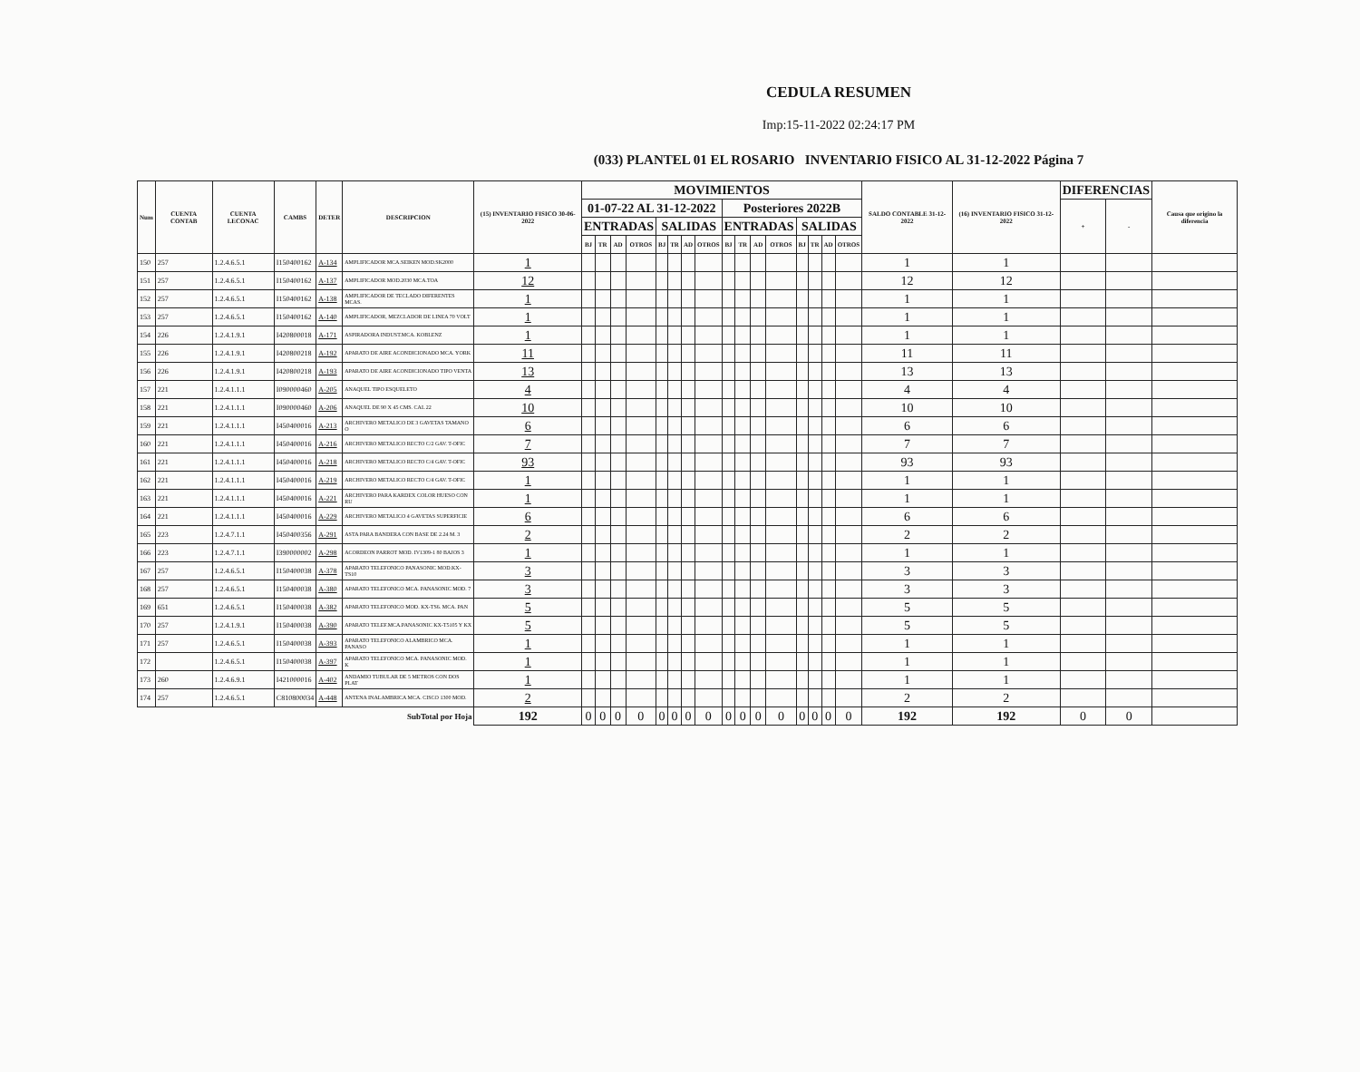CEDULA RESUMEN
Imp:15-11-2022 02:24:17 PM
(033) PLANTEL 01 EL ROSARIO INVENTARIO FISICO AL 31-12-2022 Página 7
| Num | CUENTA CONTAB | CUENTA LECONAC | CAMBS | DETER | DESCRIPCION | (15) INVENTARIO FISICO 30-06-2022 | MOVIMIENTOS | | | | | | | | | | | | | | | | SALDO CONTABLE 31-12-2022 | (16) INVENTARIO FISICO 31-12-2022 | DIFERENCIAS | | Causa que origino la diferencia |
| --- | --- | --- | --- | --- | --- | --- | --- | --- | --- | --- | --- | --- | --- | --- | --- | --- | --- | --- | --- | --- | --- | --- | --- | --- | --- | --- | --- |
| | | | | | | | 01-07-22 AL 31-12-2022 | | | | | | | | Posteriores 2022B | | | | | | | | | | + | - | |
| | | | | | | | ENTRADAS | | | | SALIDAS | | | | ENTRADAS | | | | SALIDAS | | | | | | | | |
| | | | | | | | BJ | TR | AD | OTROS | BJ | TR | AD | OTROS | BJ | TR | AD | OTROS | BJ | TR | AD | OTROS | | | | | |
| 150 | 257 | 1.2.4.6.5.1 | I150400162 | A-134 | AMPLIFICADOR MCA.SEIKEN MOD.SK2000 | 1 | | | | | | | | | | | | | | | | | 1 | 1 | | | |
| 151 | 257 | 1.2.4.6.5.1 | I150400162 | A-137 | AMPLIFICADOR MOD.2030 MCA.TOA | 12 | | | | | | | | | | | | | | | | | 12 | 12 | | | |
| 152 | 257 | 1.2.4.6.5.1 | I150400162 | A-138 | AMPLIFICADOR DE TECLADO DIFERENTES MCAS. | 1 | | | | | | | | | | | | | | | | | 1 | 1 | | | |
| 153 | 257 | 1.2.4.6.5.1 | I150400162 | A-140 | AMPLIFICADOR, MEZCLADOR DE LINEA 70 VOLT | 1 | | | | | | | | | | | | | | | | | 1 | 1 | | | |
| 154 | 226 | 1.2.4.1.9.1 | I420800018 | A-171 | ASPIRADORA INDUST.MCA. KOBLENZ | 1 | | | | | | | | | | | | | | | | | 1 | 1 | | | |
| 155 | 226 | 1.2.4.1.9.1 | I420800218 | A-192 | APARATO DE AIRE ACONDICIONADO MCA. YORK | 11 | | | | | | | | | | | | | | | | | 11 | 11 | | | |
| 156 | 226 | 1.2.4.1.9.1 | I420800218 | A-193 | APARATO DE AIRE ACONDICIONADO TIPO VENTA | 13 | | | | | | | | | | | | | | | | | 13 | 13 | | | |
| 157 | 221 | 1.2.4.1.1.1 | I090000460 | A-205 | ANAQUEL TIPO ESQUELETO | 4 | | | | | | | | | | | | | | | | | 4 | 4 | | | |
| 158 | 221 | 1.2.4.1.1.1 | I090000460 | A-206 | ANAQUEL DE 90 X 45 CMS. CAL 22 | 10 | | | | | | | | | | | | | | | | | 10 | 10 | | | |
| 159 | 221 | 1.2.4.1.1.1 | I450400016 | A-213 | ARCHIVERO METALICO DE 3 GAVETAS TAMANO O | 6 | | | | | | | | | | | | | | | | | 6 | 6 | | | |
| 160 | 221 | 1.2.4.1.1.1 | I450400016 | A-216 | ARCHIVERO METALICO RECTO C/2 GAV. T-OFIC | 7 | | | | | | | | | | | | | | | | | 7 | 7 | | | |
| 161 | 221 | 1.2.4.1.1.1 | I450400016 | A-218 | ARCHIVERO METALICO RECTO C/4 GAV. T-OFIC | 93 | | | | | | | | | | | | | | | | | 93 | 93 | | | |
| 162 | 221 | 1.2.4.1.1.1 | I450400016 | A-219 | ARCHIVERO METALICO RECTO C/4 GAV. T-OFIC | 1 | | | | | | | | | | | | | | | | | 1 | 1 | | | |
| 163 | 221 | 1.2.4.1.1.1 | I450400016 | A-221 | ARCHIVERO PARA KARDEX COLOR HUESO CON RU | 1 | | | | | | | | | | | | | | | | | 1 | 1 | | | |
| 164 | 221 | 1.2.4.1.1.1 | I450400016 | A-229 | ARCHIVERO METALICO 4 GAVETAS SUPERFICIE | 6 | | | | | | | | | | | | | | | | | 6 | 6 | | | |
| 165 | 223 | 1.2.4.7.1.1 | I450400356 | A-291 | ASTA PARA BANDERA CON BASE DE 2.24 M. 3 | 2 | | | | | | | | | | | | | | | | | 2 | 2 | | | |
| 166 | 223 | 1.2.4.7.1.1 | I390000002 | A-298 | ACORDEON PARROT MOD. IV1309-1 80 BAJOS 3 | 1 | | | | | | | | | | | | | | | | | 1 | 1 | | | |
| 167 | 257 | 1.2.4.6.5.1 | I150400038 | A-378 | APARATO TELEFONICO PANASONIC MOD.KX-TS10 | 3 | | | | | | | | | | | | | | | | | 3 | 3 | | | |
| 168 | 257 | 1.2.4.6.5.1 | I150400038 | A-380 | APARATO TELEFONICO MCA. PANASONIC MOD. 7 | 3 | | | | | | | | | | | | | | | | | 3 | 3 | | | |
| 169 | 651 | 1.2.4.6.5.1 | I150400038 | A-382 | APARATO TELEFONICO MOD. KX-TS6. MCA. PAN | 5 | | | | | | | | | | | | | | | | | 5 | 5 | | | |
| 170 | 257 | 1.2.4.1.9.1 | I150400038 | A-390 | APARATO TELEF.MCA.PANASONIC KX-T5105 Y KX | 5 | | | | | | | | | | | | | | | | | 5 | 5 | | | |
| 171 | 257 | 1.2.4.6.5.1 | I150400038 | A-393 | APARATO TELEFONICO ALAMBRICO MCA. PANASO | 1 | | | | | | | | | | | | | | | | | 1 | 1 | | | |
| 172 | | 1.2.4.6.5.1 | I150400038 | A-397 | APARATO TELEFONICO MCA. PANASONIC MOD. K | 1 | | | | | | | | | | | | | | | | | 1 | 1 | | | |
| 173 | 260 | 1.2.4.6.9.1 | I421000016 | A-402 | ANDAMIO TUBULAR DE 5 METROS CON DOS PLAT | 1 | | | | | | | | | | | | | | | | | 1 | 1 | | | |
| 174 | 257 | 1.2.4.6.5.1 | C810800034 | A-448 | ANTENA INALAMBRICA MCA. CISCO 1300 MOD. | 2 | | | | | | | | | | | | | | | | | 2 | 2 | | | |
| SubTotal por Hoja | | | | | | 192 | 0 | 0 | 0 | 0 | 0 | 0 | 0 | 0 | 0 | 0 | 0 | 0 | 0 | 0 | 0 | 0 | 192 | 192 | 0 | 0 | |